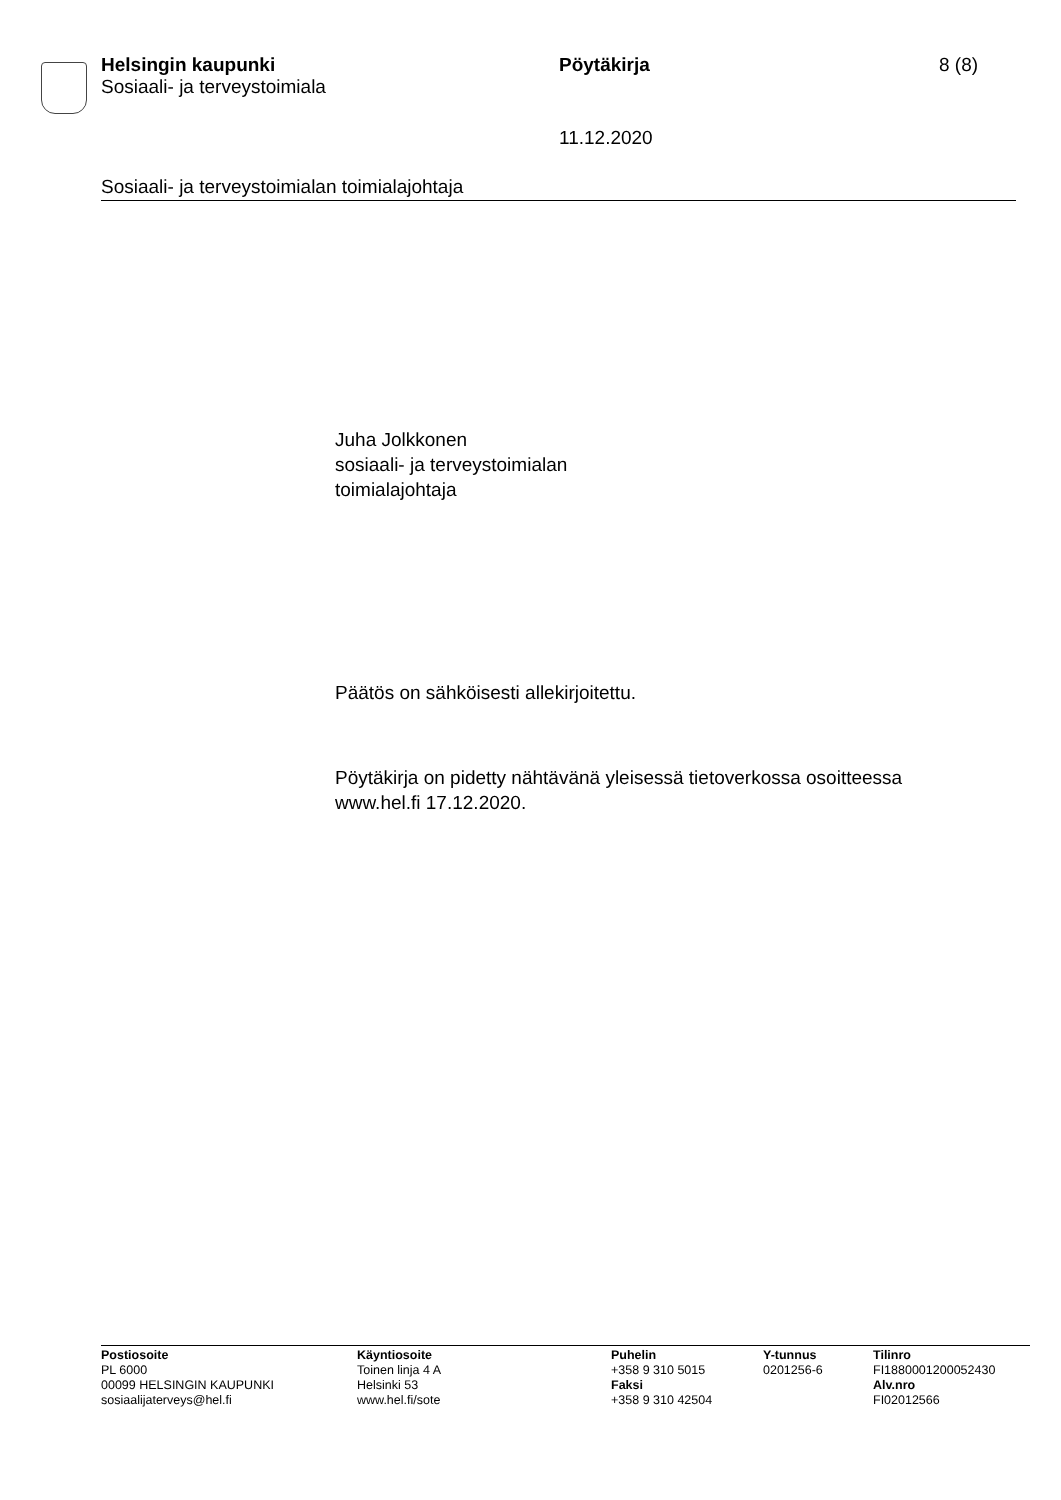Helsingin kaupunki
Sosiaali- ja terveystoimiala
Pöytäkirja 8 (8)
11.12.2020
Sosiaali- ja terveystoimialan toimialajohtaja
Juha Jolkkonen
sosiaali- ja terveystoimialan
toimialajohtaja
Päätös on sähköisesti allekirjoitettu.
Pöytäkirja on pidetty nähtävänä yleisessä tietoverkossa osoitteessa
www.hel.fi 17.12.2020.
Postiosoite
PL 6000
00099 HELSINGIN KAUPUNKI
sosiaalijaterveys@hel.fi
Käyntiosoite
Toinen linja 4 A
Helsinki 53
www.hel.fi/sote
Puhelin
+358 9 310 5015
Faksi
+358 9 310 42504
Y-tunnus
0201256-6
Tilinro
FI1880001200052430
Alv.nro
FI02012566